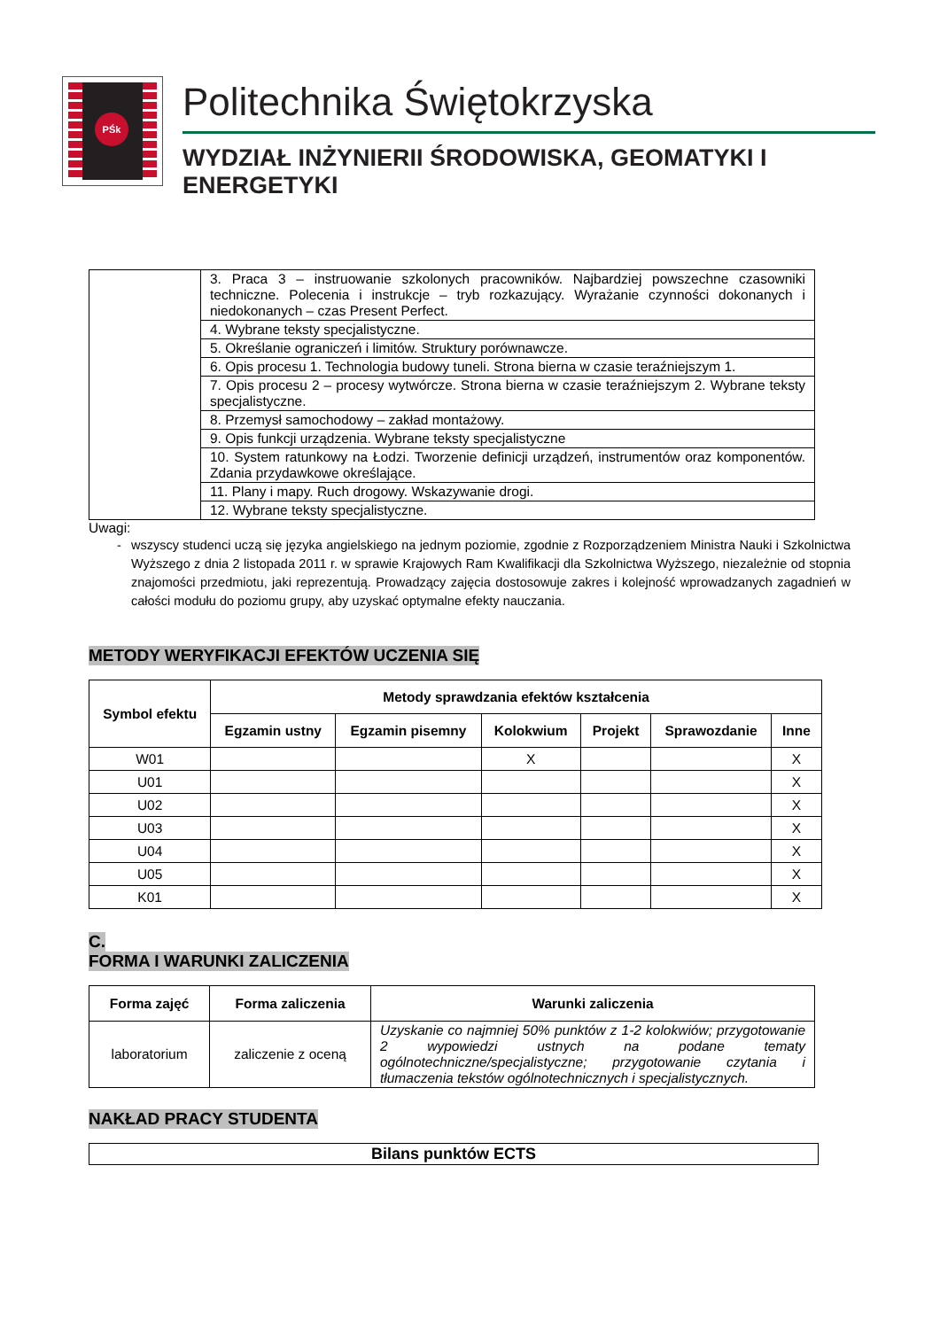PŚk
Politechnika Świętokrzyska
WYDZIAŁ INŻYNIERII ŚRODOWISKA, GEOMATYKI I ENERGETYKI
| | 3. Praca 3 – instruowanie szkolonych pracowników. Najbardziej powszechne czasowniki techniczne. Polecenia i instrukcje – tryb rozkazujący. Wyrażanie czynności dokonanych i niedokonanych – czas Present Perfect. |
| | 4. Wybrane teksty specjalistyczne. |
| | 5. Określanie ograniczeń i limitów. Struktury porównawcze. |
| | 6. Opis procesu 1. Technologia budowy tuneli. Strona bierna w czasie teraźniejszym 1. |
| | 7. Opis procesu 2 – procesy wytwórcze. Strona bierna w czasie teraźniejszym 2. Wybrane teksty specjalistyczne. |
| | 8. Przemysł samochodowy – zakład montażowy. |
| | 9. Opis funkcji urządzenia. Wybrane teksty specjalistyczne |
| | 10. System ratunkowy na Łodzi. Tworzenie definicji urządzeń, instrumentów oraz komponentów. Zdania przydawkowe określające. |
| | 11. Plany i mapy. Ruch drogowy. Wskazywanie drogi. |
| | 12. Wybrane teksty specjalistyczne. |
Uwagi:
- wszyscy studenci uczą się języka angielskiego na jednym poziomie, zgodnie z Rozporządzeniem Ministra Nauki i Szkolnictwa Wyższego z dnia 2 listopada 2011 r. w sprawie Krajowych Ram Kwalifikacji dla Szkolnictwa Wyższego, niezależnie od stopnia znajomości przedmiotu, jaki reprezentują. Prowadzący zajęcia dostosowuje zakres i kolejność wprowadzanych zagadnień w całości modułu do poziomu grupy, aby uzyskać optymalne efekty nauczania.
METODY WERYFIKACJI EFEKTÓW UCZENIA SIĘ
| Symbol efektu | Metody sprawdzania efektów kształcenia | | | | | |
| --- | --- | --- | --- | --- | --- | --- |
| | Egzamin ustny | Egzamin pisemny | Kolokwium | Projekt | Sprawozdanie | Inne |
| W01 | | | X | | | X |
| U01 | | | | | | X |
| U02 | | | | | | X |
| U03 | | | | | | X |
| U04 | | | | | | X |
| U05 | | | | | | X |
| K01 | | | | | | X |
C.
FORMA I WARUNKI ZALICZENIA
| Forma zajęć | Forma zaliczenia | Warunki zaliczenia |
| --- | --- | --- |
| laboratorium | zaliczenie z oceną | Uzyskanie co najmniej 50% punktów z 1-2 kolokwiów; przygotowanie 2 wypowiedzi ustnych na podane tematy ogólnotechniczne/specjalistyczne; przygotowanie czytania i tłumaczenia tekstów ogólnotechnicznych i specjalistycznych. |
NAKŁAD PRACY STUDENTA
| Bilans punktów ECTS |
| --- |